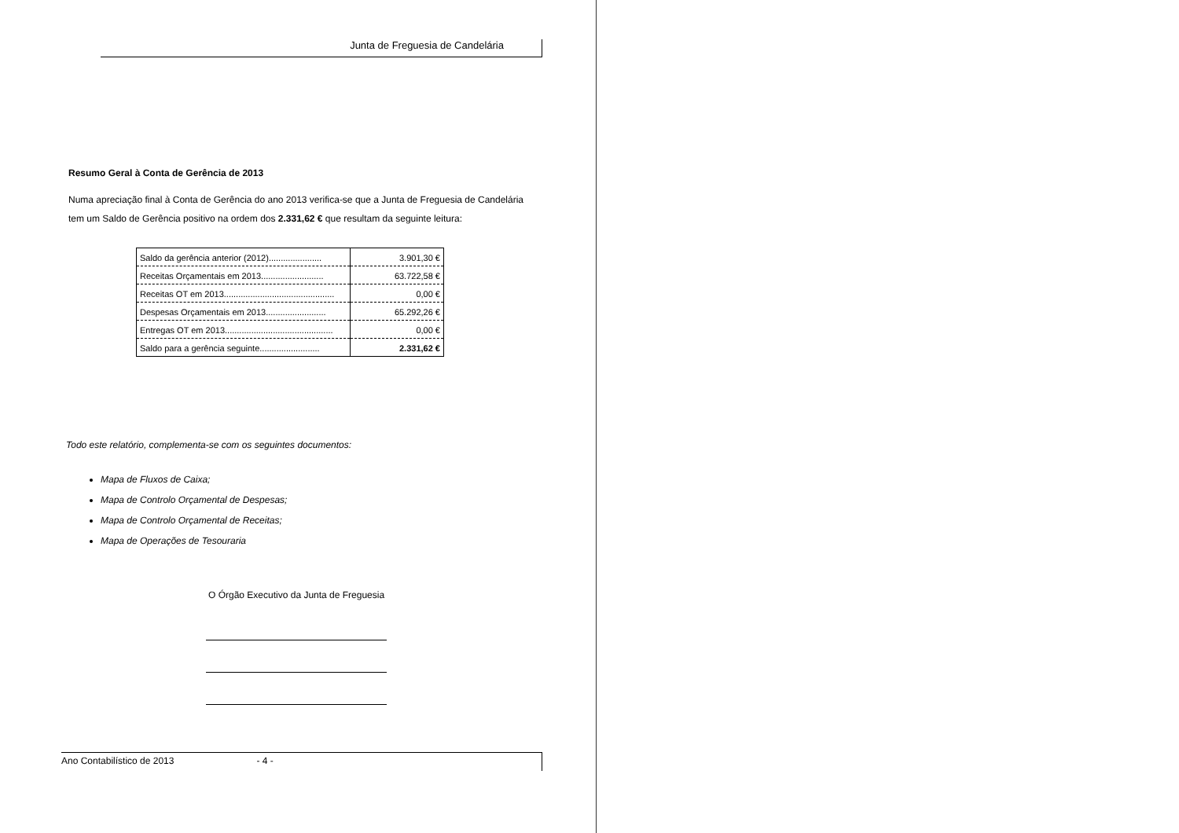Junta de Freguesia de Candelária
Resumo Geral à Conta de Gerência de 2013
Numa apreciação final à Conta de Gerência do ano 2013 verifica-se que a Junta de Freguesia de Candelária
tem um Saldo de Gerência positivo na ordem dos 2.331,62 € que resultam da seguinte leitura:
| Saldo da gerência anterior (2012)...................... | 3.901,30 € |
| Receitas Orçamentais em 2013.......................... | 63.722,58 € |
| Receitas OT em 2013.............................................. | 0,00 € |
| Despesas Orçamentais em 2013......................... | 65.292,26 € |
| Entregas OT em 2013............................................. | 0,00 € |
| Saldo para a gerência seguinte......................... | 2.331,62 € |
Todo este relatório, complementa-se com os seguintes documentos:
Mapa de Fluxos de Caixa;
Mapa de Controlo Orçamental de Despesas;
Mapa de Controlo Orçamental de Receitas;
Mapa de Operações de Tesouraria
O Órgão Executivo da Junta de Freguesia
Ano Contabilístico de 2013 - 4 -